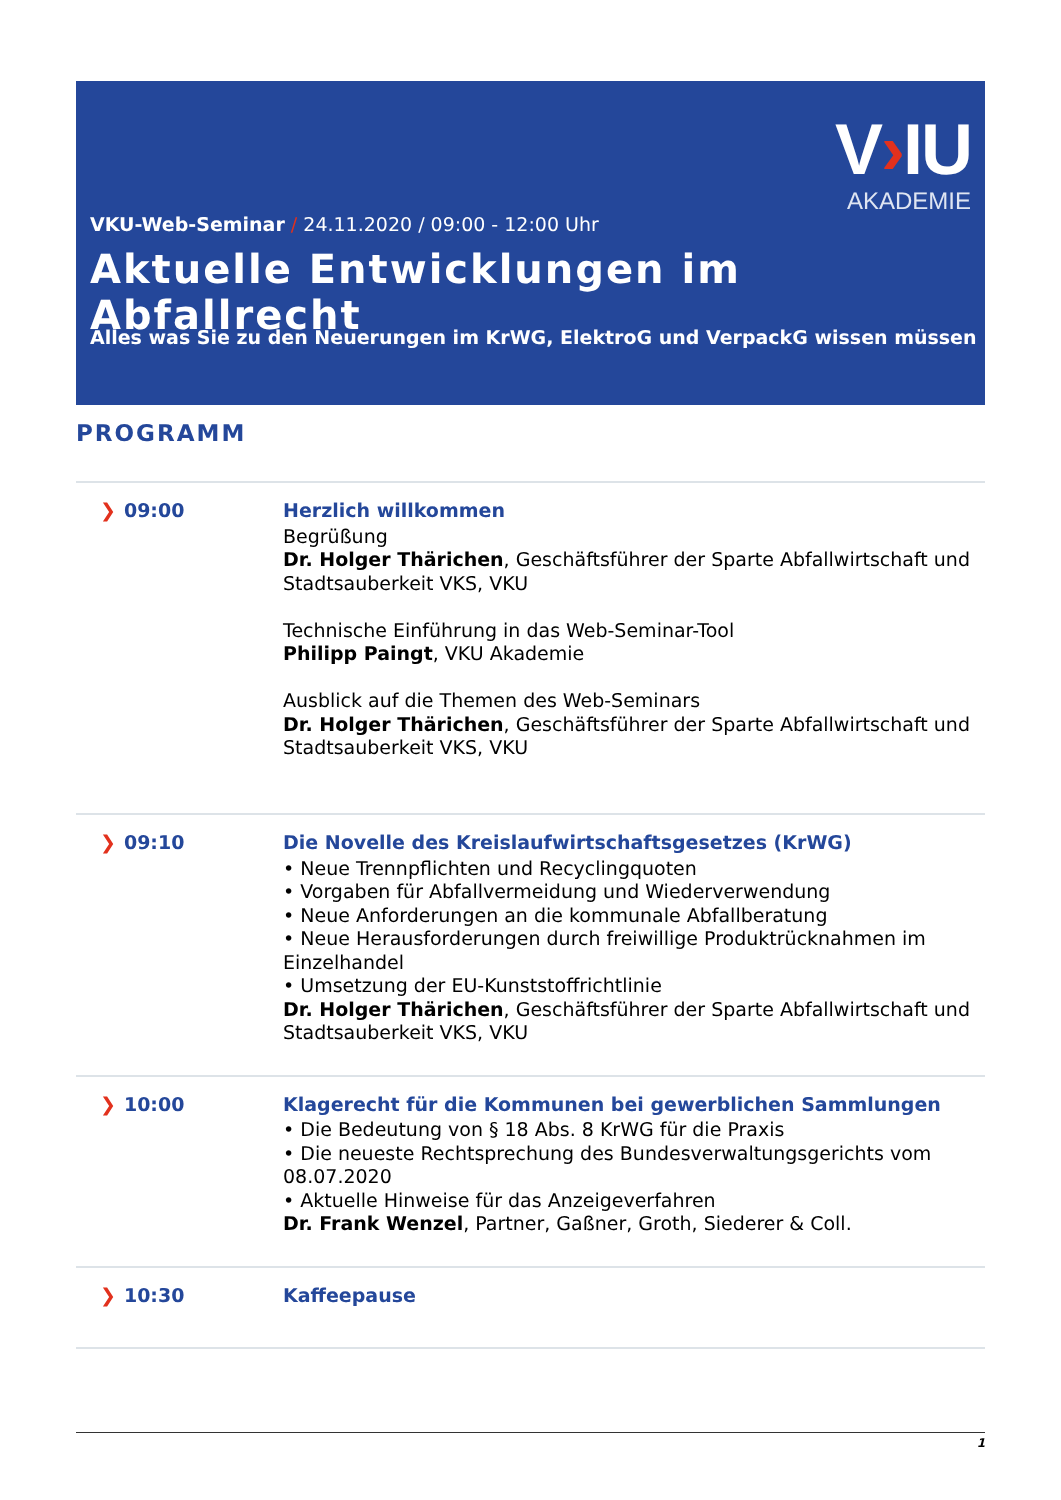V›IU
AKADEMIE
VKU-Web-Seminar / 24.11.2020 / 09:00 - 12:00 Uhr
Aktuelle Entwicklungen im Abfallrecht
Alles was Sie zu den Neuerungen im KrWG, ElektroG und VerpackG wissen müssen
PROGRAMM
| ❯ 09:00 | Herzlich willkommen Begrüßung Dr. Holger Thärichen , Geschäftsführer der Sparte Abfallwirtschaft und Stadtsauberkeit VKS, VKU Technische Einführung in das Web-Seminar-Tool Philipp Paingt , VKU Akademie Ausblick auf die Themen des Web-Seminars Dr. Holger Thärichen , Geschäftsführer der Sparte Abfallwirtschaft und Stadtsauberkeit VKS, VKU |
| ❯ 09:10 | Die Novelle des Kreislaufwirtschaftsgesetzes (KrWG) • Neue Trennpflichten und Recyclingquoten • Vorgaben für Abfallvermeidung und Wiederverwendung • Neue Anforderungen an die kommunale Abfallberatung • Neue Herausforderungen durch freiwillige Produktrücknahmen im Einzelhandel • Umsetzung der EU-Kunststoffrichtlinie Dr. Holger Thärichen , Geschäftsführer der Sparte Abfallwirtschaft und Stadtsauberkeit VKS, VKU |
| ❯ 10:00 | Klagerecht für die Kommunen bei gewerblichen Sammlungen • Die Bedeutung von § 18 Abs. 8 KrWG für die Praxis • Die neueste Rechtsprechung des Bundesverwaltungsgerichts vom 08.07.2020 • Aktuelle Hinweise für das Anzeigeverfahren Dr. Frank Wenzel , Partner, Gaßner, Groth, Siederer & Coll. |
| ❯ 10:30 | Kaffeepause |
1